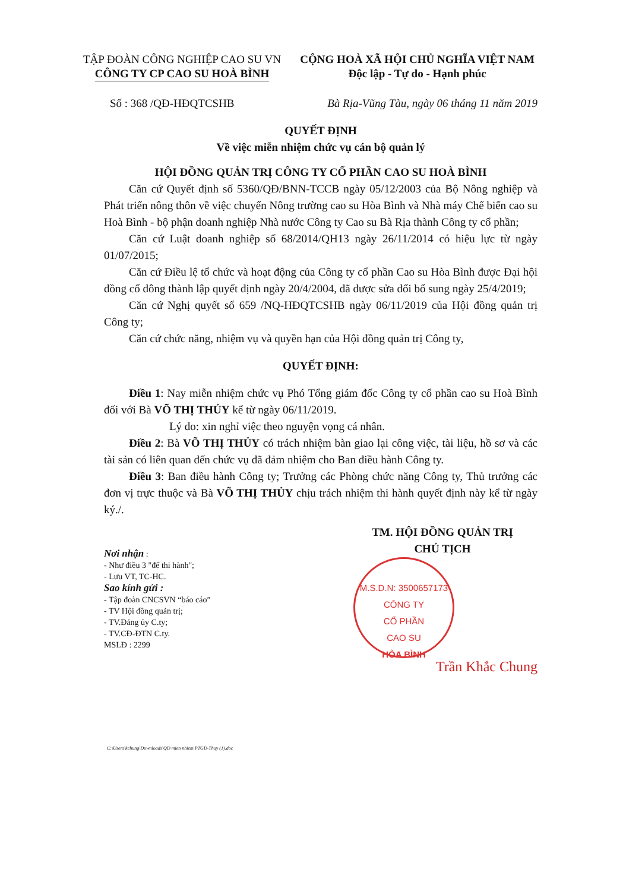TẬP ĐOÀN CÔNG NGHIỆP CAO SU VN
CÔNG TY CP CAO SU HOÀ BÌNH
CỘNG HOÀ XÃ HỘI CHỦ NGHĨA VIỆT NAM
Độc lập - Tự do - Hạnh phúc
Số : 368 /QĐ-HĐQTCSHB Bà Rịa-Vũng Tàu, ngày 06 tháng 11 năm 2019
QUYẾT ĐỊNH
Về việc miễn nhiệm chức vụ cán bộ quản lý
HỘI ĐỒNG QUẢN TRỊ CÔNG TY CỔ PHẦN CAO SU HOÀ BÌNH
Căn cứ Quyết định số 5360/QĐ/BNN-TCCB ngày 05/12/2003 của Bộ Nông nghiệp và Phát triển nông thôn về việc chuyển Nông trường cao su Hòa Bình và Nhà máy Chế biến cao su Hoà Bình - bộ phận doanh nghiệp Nhà nước Công ty Cao su Bà Rịa thành Công ty cổ phần;
Căn cứ Luật doanh nghiệp số 68/2014/QH13 ngày 26/11/2014 có hiệu lực từ ngày 01/07/2015;
Căn cứ Điều lệ tổ chức và hoạt động của Công ty cổ phần Cao su Hòa Bình được Đại hội đồng cổ đông thành lập quyết định ngày 20/4/2004, đã được sửa đổi bổ sung ngày 25/4/2019;
Căn cứ Nghị quyết số 659 /NQ-HĐQTCSHB ngày 06/11/2019 của Hội đồng quản trị Công ty;
Căn cứ chức năng, nhiệm vụ và quyền hạn của Hội đồng quản trị Công ty,
QUYẾT ĐỊNH:
Điều 1: Nay miễn nhiệm chức vụ Phó Tổng giám đốc Công ty cổ phần cao su Hoà Bình đối với Bà VÕ THỊ THỦY kể từ ngày 06/11/2019.
Lý do: xin nghỉ việc theo nguyện vọng cá nhân.
Điều 2: Bà VÕ THỊ THỦY có trách nhiệm bàn giao lại công việc, tài liệu, hồ sơ và các tài sản có liên quan đến chức vụ đã đảm nhiệm cho Ban điều hành Công ty.
Điều 3: Ban điều hành Công ty; Trưởng các Phòng chức năng Công ty, Thủ trưởng các đơn vị trực thuộc và Bà VÕ THỊ THỦY chịu trách nhiệm thi hành quyết định này kể từ ngày ký./.
Nơi nhận :
- Như điều 3 "để thi hành";
- Lưu VT, TC-HC.
Sao kính gửi :
- Tập đoàn CNCSVN “báo cáo”
- TV Hội đồng quản trị;
- TV.Đảng ủy C.ty;
- TV.CĐ-ĐTN C.ty.
MSLĐ : 2299
TM. HỘI ĐỒNG QUẢN TRỊ
CHỦ TỊCH
M.S.D.N: 3500657173
CÔNG TY
CỔ PHẦN
CAO SU
HÒA BÌNH
Trần Khắc Chung
C:\Users\kchung\Downloads\QD mien nhiem PTGD-Thuy (1).doc